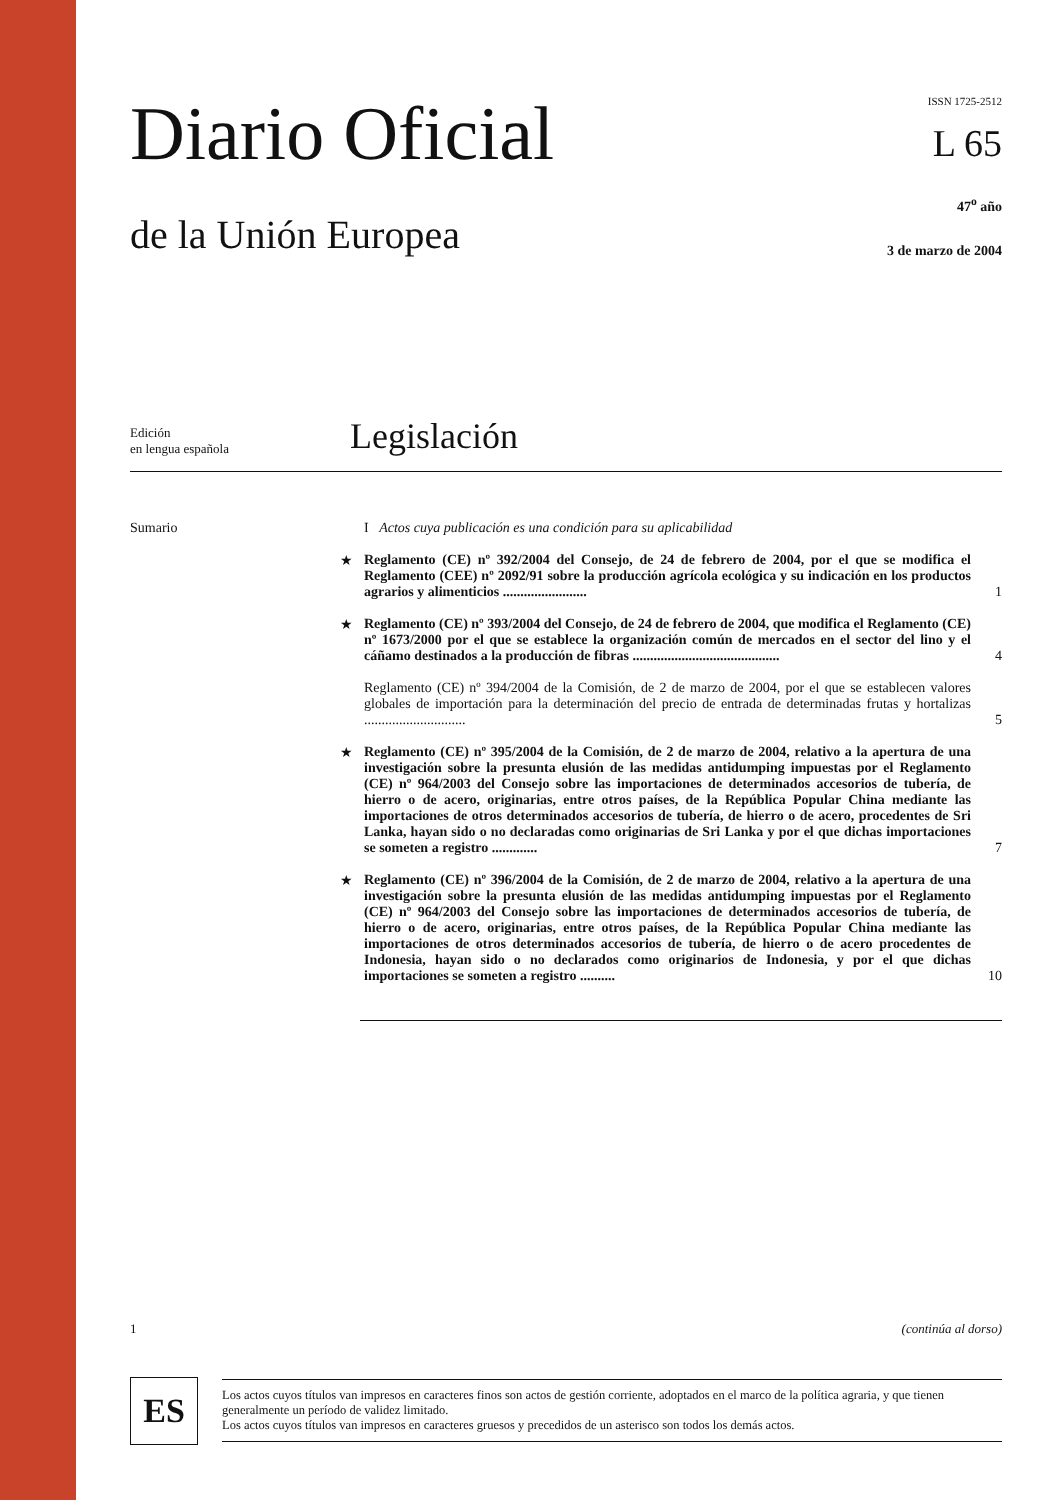Diario Oficial
de la Unión Europea
ISSN 1725-2512
L 65
47<sup>o</sup> año
3 de marzo de 2004
Edición
en lengua española
Legislación
Sumario I Actos cuya publicación es una condición para su aplicabilidad
★ Reglamento (CE) nº 392/2004 del Consejo, de 24 de febrero de 2004, por el que se modifica el Reglamento (CEE) nº 2092/91 sobre la producción agrícola ecológica y su indicación en los productos agrarios y alimenticios ........................ 1
★ Reglamento (CE) nº 393/2004 del Consejo, de 24 de febrero de 2004, que modifica el Reglamento (CE) nº 1673/2000 por el que se establece la organización común de mercados en el sector del lino y el cáñamo destinados a la producción de fibras .......................................... 4
Reglamento (CE) nº 394/2004 de la Comisión, de 2 de marzo de 2004, por el que se establecen valores globales de importación para la determinación del precio de entrada de determinadas frutas y hortalizas ............................. 5
★ Reglamento (CE) nº 395/2004 de la Comisión, de 2 de marzo de 2004, relativo a la apertura de una investigación sobre la presunta elusión de las medidas antidumping impuestas por el Reglamento (CE) nº 964/2003 del Consejo sobre las importaciones de determinados accesorios de tubería, de hierro o de acero, originarias, entre otros países, de la República Popular China mediante las importaciones de otros determinados accesorios de tubería, de hierro o de acero, procedentes de Sri Lanka, hayan sido o no declaradas como originarias de Sri Lanka y por el que dichas importaciones se someten a registro ............. 7
★ Reglamento (CE) nº 396/2004 de la Comisión, de 2 de marzo de 2004, relativo a la apertura de una investigación sobre la presunta elusión de las medidas antidumping impuestas por el Reglamento (CE) nº 964/2003 del Consejo sobre las importaciones de determinados accesorios de tubería, de hierro o de acero, originarias, entre otros países, de la República Popular China mediante las importaciones de otros determinados accesorios de tubería, de hierro o de acero procedentes de Indonesia, hayan sido o no declarados como originarios de Indonesia, y por el que dichas importaciones se someten a registro .......... 10
1 (continúa al dorso)
ES
Los actos cuyos títulos van impresos en caracteres finos son actos de gestión corriente, adoptados en el marco de la política agraria, y que tienen generalmente un período de validez limitado.
Los actos cuyos títulos van impresos en caracteres gruesos y precedidos de un asterisco son todos los demás actos.